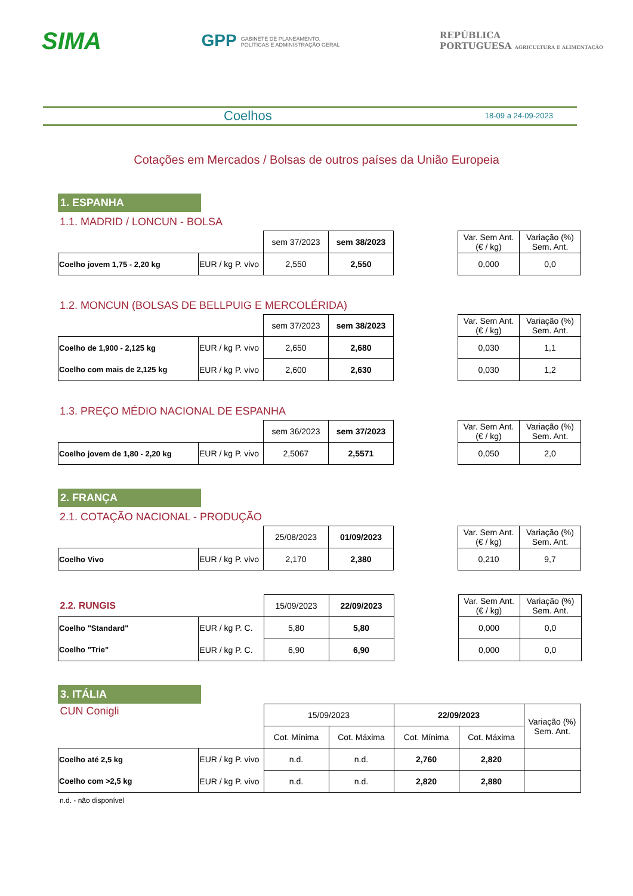SIMA GPP GABINETE DE PLANEAMENTO,
POLÍTICAS E ADMINISTRAÇÃO GERAL REPÚBLICA
PORTUGUESA AGRICULTURA E ALIMENTAÇÃO
Coelhos 18-09 a 24-09-2023
Cotações em Mercados / Bolsas de outros países da União Europeia
1. ESPANHA
1.1. MADRID / LONCUN - BOLSA
| | | sem 37/2023 | sem 38/2023 |
| Coelho jovem 1,75 - 2,20 kg | EUR / kg P. vivo | 2,550 | 2,550 |
| Var. Sem Ant. (€ / kg) | Variação (%) Sem. Ant. |
| --- | --- |
| 0,000 | 0,0 |
1.2. MONCUN (BOLSAS DE BELLPUIG E MERCOLÉRIDA)
| | | sem 37/2023 | sem 38/2023 |
| Coelho de 1,900 - 2,125 kg | EUR / kg P. vivo | 2,650 | 2,680 |
| Coelho com mais de 2,125 kg | EUR / kg P. vivo | 2,600 | 2,630 |
| Var. Sem Ant. (€ / kg) | Variação (%) Sem. Ant. |
| --- | --- |
| 0,030 | 1,1 |
| 0,030 | 1,2 |
1.3. PREÇO MÉDIO NACIONAL DE ESPANHA
| | | sem 36/2023 | sem 37/2023 |
| Coelho jovem de 1,80 - 2,20 kg | EUR / kg P. vivo | 2,5067 | 2,5571 |
| Var. Sem Ant. (€ / kg) | Variação (%) Sem. Ant. |
| --- | --- |
| 0,050 | 2,0 |
2. FRANÇA
2.1. COTAÇÃO NACIONAL - PRODUÇÃO
| | | 25/08/2023 | 01/09/2023 |
| Coelho Vivo | EUR / kg P. vivo | 2,170 | 2,380 |
| Var. Sem Ant. (€ / kg) | Variação (%) Sem. Ant. |
| --- | --- |
| 0,210 | 9,7 |
| 2.2. RUNGIS | | 15/09/2023 | 22/09/2023 |
| Coelho "Standard" | EUR / kg P. C. | 5,80 | 5,80 |
| Coelho "Trie" | EUR / kg P. C. | 6,90 | 6,90 |
| Var. Sem Ant. (€ / kg) | Variação (%) Sem. Ant. |
| --- | --- |
| 0,000 | 0,0 |
| 0,000 | 0,0 |
3. ITÁLIA
| CUN Conigli | | 15/09/2023 | | 22/09/2023 | | Variação (%) Sem. Ant. |
| | | Cot. Mínima | Cot. Máxima | Cot. Mínima | Cot. Máxima | |
| Coelho até 2,5 kg | EUR / kg P. vivo | n.d. | n.d. | 2,760 | 2,820 | |
| Coelho com >2,5 kg | EUR / kg P. vivo | n.d. | n.d. | 2,820 | 2,880 | |
n.d. - não disponível